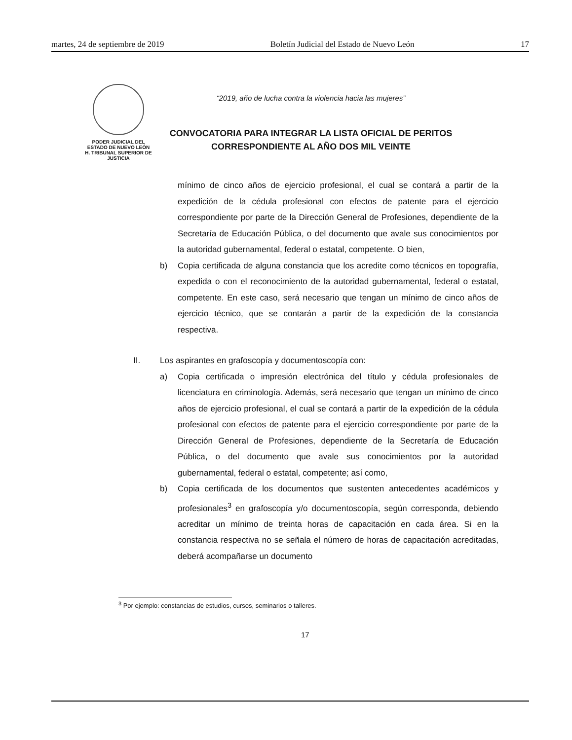martes, 24 de septiembre de 2019 Boletín Judicial del Estado de Nuevo León 17
PODER JUDICIAL DEL
ESTADO DE NUEVO LEÓN
H. TRIBUNAL SUPERIOR DE
JUSTICIA
“2019, año de lucha contra la violencia hacia las mujeres”
CONVOCATORIA PARA INTEGRAR LA LISTA OFICIAL DE PERITOS
CORRESPONDIENTE AL AÑO DOS MIL VEINTE
mínimo de cinco años de ejercicio profesional, el cual se contará a partir de la expedición de la cédula profesional con efectos de patente para el ejercicio correspondiente por parte de la Dirección General de Profesiones, dependiente de la Secretaría de Educación Pública, o del documento que avale sus conocimientos por la autoridad gubernamental, federal o estatal, competente. O bien,
b) Copia certificada de alguna constancia que los acredite como técnicos en topografía, expedida o con el reconocimiento de la autoridad gubernamental, federal o estatal, competente. En este caso, será necesario que tengan un mínimo de cinco años de ejercicio técnico, que se contarán a partir de la expedición de la constancia respectiva.
II. Los aspirantes en grafoscopía y documentoscopía con:
a) Copia certificada o impresión electrónica del título y cédula profesionales de licenciatura en criminología. Además, será necesario que tengan un mínimo de cinco años de ejercicio profesional, el cual se contará a partir de la expedición de la cédula profesional con efectos de patente para el ejercicio correspondiente por parte de la Dirección General de Profesiones, dependiente de la Secretaría de Educación Pública, o del documento que avale sus conocimientos por la autoridad gubernamental, federal o estatal, competente; así como,
b) Copia certificada de los documentos que sustenten antecedentes académicos y profesionales<sup>3</sup> en grafoscopía y/o documentoscopía, según corresponda, debiendo acreditar un mínimo de treinta horas de capacitación en cada área. Si en la constancia respectiva no se señala el número de horas de capacitación acreditadas, deberá acompañarse un documento
<sup>3</sup> Por ejemplo: constancias de estudios, cursos, seminarios o talleres.
17